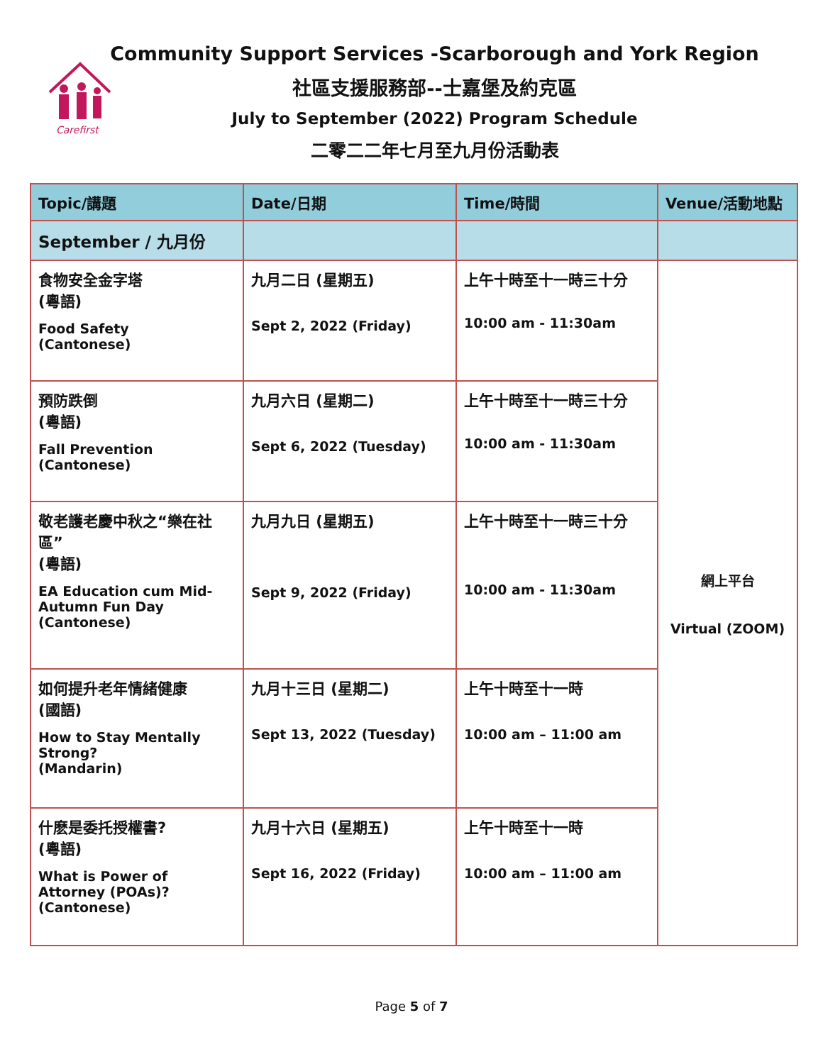Carefirst
Community Support Services -Scarborough and York Region
社區支援服務部--士嘉堡及約克區
July to September (2022) Program Schedule
二零二二年七月至九月份活動表
| Topic/講題 | Date/日期 | Time/時間 | Venue/活動地點 |
| --- | --- | --- | --- |
| September / 九月份 | | | |
| 食物安全金字塔 (粵語) Food Safety (Cantonese) | 九月二日 (星期五) Sept 2, 2022 (Friday) | 上午十時至十一時三十分 10:00 am - 11:30am | 網上平台 Virtual (ZOOM) |
| 預防跌倒 (粵語) Fall Prevention (Cantonese) | 九月六日 (星期二) Sept 6, 2022 (Tuesday) | 上午十時至十一時三十分 10:00 am - 11:30am | |
| 敬老護老慶中秋之“樂在社區” (粵語) EA Education cum Mid-Autumn Fun Day (Cantonese) | 九月九日 (星期五) Sept 9, 2022 (Friday) | 上午十時至十一時三十分 10:00 am - 11:30am | |
| 如何提升老年情緒健康 (國語) How to Stay Mentally Strong? (Mandarin) | 九月十三日 (星期二) Sept 13, 2022 (Tuesday) | 上午十時至十一時 10:00 am – 11:00 am | |
| 什麽是委托授權書? (粵語) What is Power of Attorney (POAs)? (Cantonese) | 九月十六日 (星期五) Sept 16, 2022 (Friday) | 上午十時至十一時 10:00 am – 11:00 am | |
Page 5 of 7